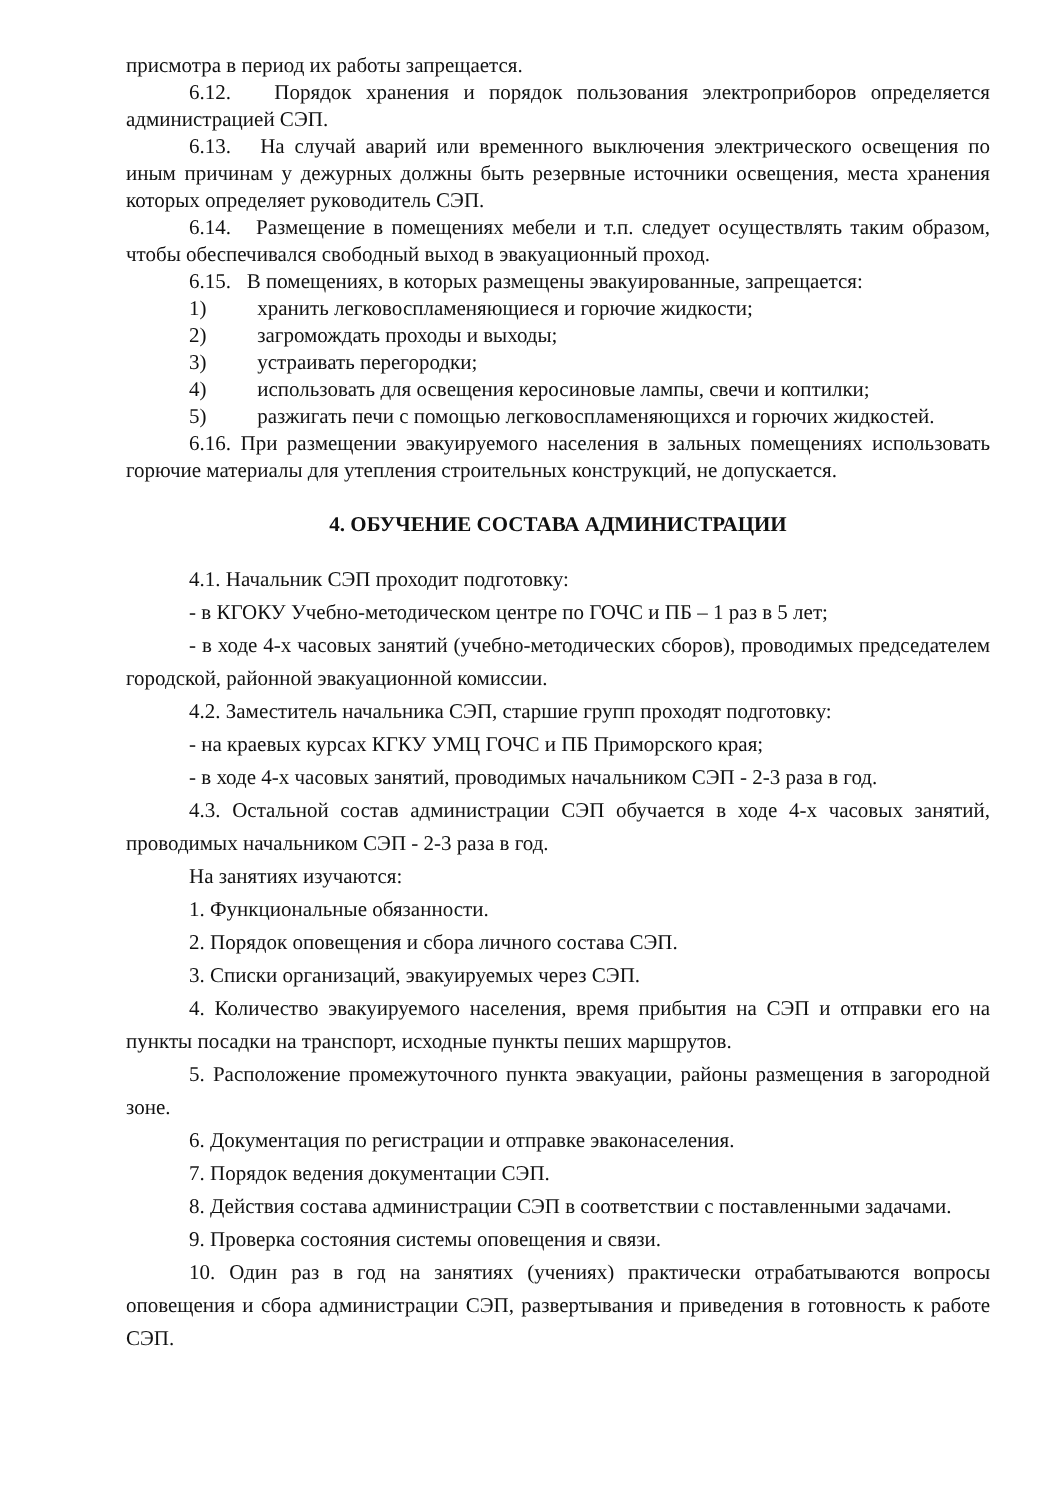присмотра в период их работы запрещается.
6.12. Порядок хранения и порядок пользования электроприборов определяется администрацией СЭП.
6.13. На случай аварий или временного выключения электрического освещения по иным причинам у дежурных должны быть резервные источники освещения, места хранения которых определяет руководитель СЭП.
6.14. Размещение в помещениях мебели и т.п. следует осуществлять таким образом, чтобы обеспечивался свободный выход в эвакуационный проход.
6.15. В помещениях, в которых размещены эвакуированные, запрещается:
1) хранить легковоспламеняющиеся и горючие жидкости;
2) загромождать проходы и выходы;
3) устраивать перегородки;
4) использовать для освещения керосиновые лампы, свечи и коптилки;
5) разжигать печи с помощью легковоспламеняющихся и горючих жидкостей.
6.16. При размещении эвакуируемого населения в зальных помещениях использовать горючие материалы для утепления строительных конструкций, не допускается.
4. ОБУЧЕНИЕ СОСТАВА АДМИНИСТРАЦИИ
4.1. Начальник СЭП проходит подготовку:
- в КГОКУ Учебно-методическом центре по ГОЧС и ПБ – 1 раз в 5 лет;
- в ходе 4-х часовых занятий (учебно-методических сборов), проводимых председателем городской, районной эвакуационной комиссии.
4.2. Заместитель начальника СЭП, старшие групп проходят подготовку:
- на краевых курсах КГКУ УМЦ ГОЧС и ПБ Приморского края;
- в ходе 4-х часовых занятий, проводимых начальником СЭП - 2-3 раза в год.
4.3. Остальной состав администрации СЭП обучается в ходе 4-х часовых занятий, проводимых начальником СЭП - 2-3 раза в год.
На занятиях изучаются:
1. Функциональные обязанности.
2. Порядок оповещения и сбора личного состава СЭП.
3. Списки организаций, эвакуируемых через СЭП.
4. Количество эвакуируемого населения, время прибытия на СЭП и отправки его на пункты посадки на транспорт, исходные пункты пеших маршрутов.
5. Расположение промежуточного пункта эвакуации, районы размещения в загородной зоне.
6. Документация по регистрации и отправке эваконаселения.
7. Порядок ведения документации СЭП.
8. Действия состава администрации СЭП в соответствии с поставленными задачами.
9. Проверка состояния системы оповещения и связи.
10. Один раз в год на занятиях (учениях) практически отрабатываются вопросы оповещения и сбора администрации СЭП, развертывания и приведения в готовность к работе СЭП.